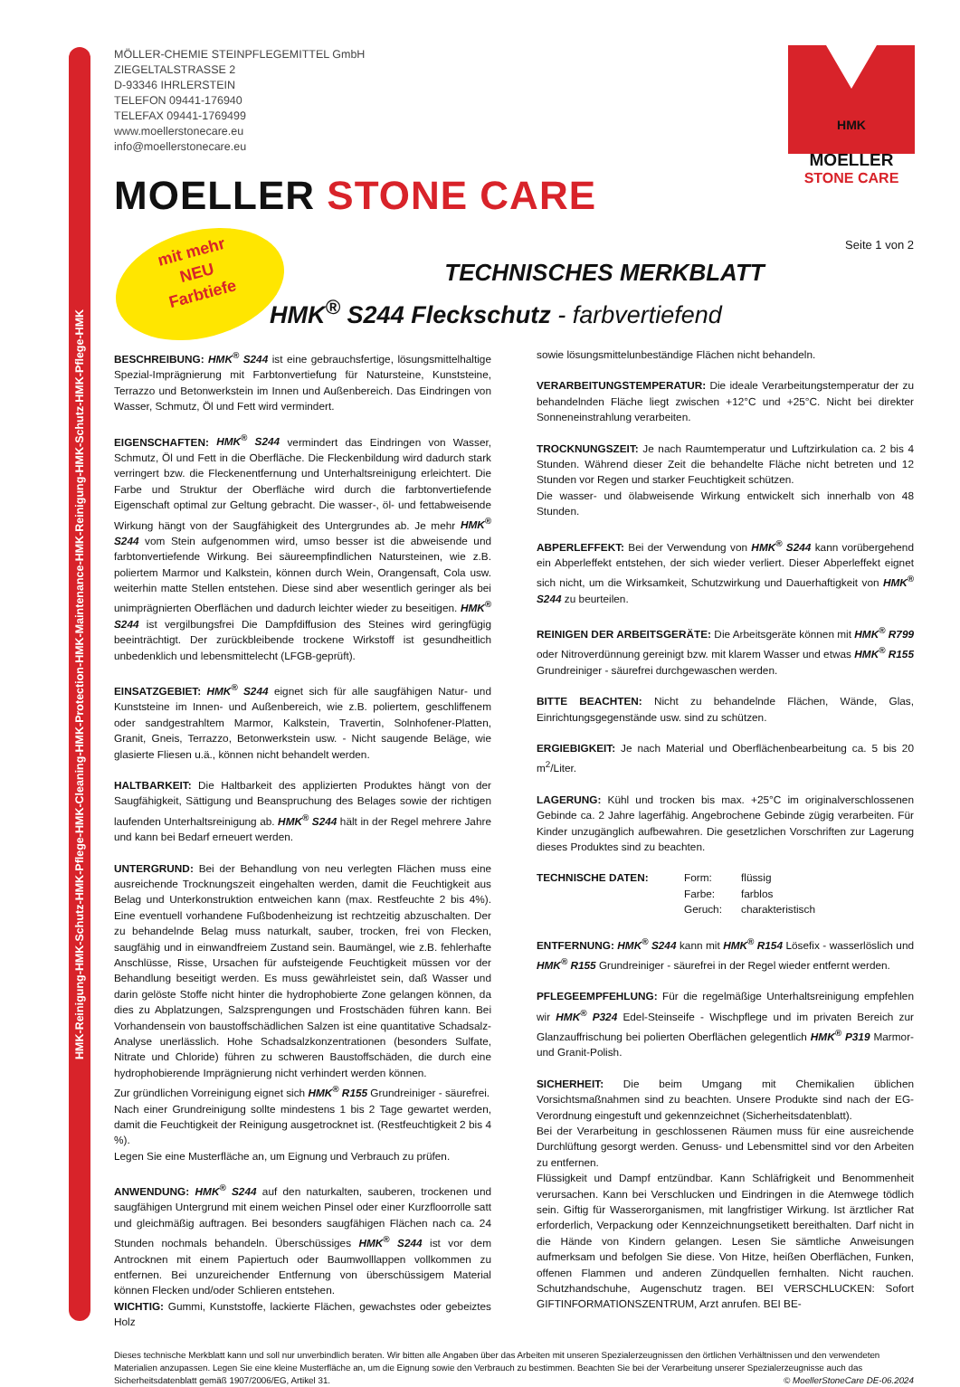HMK-Reinigung-HMK-Schutz-HMK-Pflege-HMK-Cleaning-HMK-Protection-HMK-Maintenance-HMK-Reinigung-HMK-Schutz-HMK-Pflege-HMK
HMK
MOELLER
STONE CARE
mit mehr
NEU
Farbtiefe
MÖLLER-CHEMIE STEINPFLEGEMITTEL GmbH
ZIEGELTALSTRASSE 2
D-93346 IHRLERSTEIN
TELEFON 09441-176940
TELEFAX 09441-1769499
www.moellerstonecare.eu
info@moellerstonecare.eu
MOELLER STONE CARE
Seite 1 von 2
TECHNISCHES MERKBLATT
HMK<sup>®</sup> S244 Fleckschutz - farbvertiefend
BESCHREIBUNG: HMK<sup>®</sup> S244 ist eine gebrauchsfertige, lösungsmittelhaltige Spezial-Imprägnierung mit Farbtonvertiefung für Natursteine, Kunststeine, Terrazzo und Betonwerkstein im Innen und Außenbereich. Das Eindringen von Wasser, Schmutz, Öl und Fett wird vermindert.
EIGENSCHAFTEN: HMK<sup>®</sup> S244 vermindert das Eindringen von Wasser, Schmutz, Öl und Fett in die Oberfläche. Die Fleckenbildung wird dadurch stark verringert bzw. die Fleckenentfernung und Unterhaltsreinigung erleichtert. Die Farbe und Struktur der Oberfläche wird durch die farbtonvertiefende Eigenschaft optimal zur Geltung gebracht. Die wasser-, öl- und fettabweisende Wirkung hängt von der Saugfähigkeit des Untergrundes ab. Je mehr HMK<sup>®</sup> S244 vom Stein aufgenommen wird, umso besser ist die abweisende und farbtonvertiefende Wirkung. Bei säureempfindlichen Natursteinen, wie z.B. poliertem Marmor und Kalkstein, können durch Wein, Orangensaft, Cola usw. weiterhin matte Stellen entstehen. Diese sind aber wesentlich geringer als bei unimprägnierten Oberflächen und dadurch leichter wieder zu beseitigen. HMK<sup>®</sup> S244 ist vergilbungsfrei Die Dampfdiffusion des Steines wird geringfügig beeinträchtigt. Der zurückbleibende trockene Wirkstoff ist gesundheitlich unbedenklich und lebensmittelecht (LFGB-geprüft).
EINSATZGEBIET: HMK<sup>®</sup> S244 eignet sich für alle saugfähigen Natur- und Kunststeine im Innen- und Außenbereich, wie z.B. poliertem, geschliffenem oder sandgestrahltem Marmor, Kalkstein, Travertin, Solnhofener-Platten, Granit, Gneis, Terrazzo, Betonwerkstein usw. - Nicht saugende Beläge, wie glasierte Fliesen u.ä., können nicht behandelt werden.
HALTBARKEIT: Die Haltbarkeit des applizierten Produktes hängt von der Saugfähigkeit, Sättigung und Beanspruchung des Belages sowie der richtigen laufenden Unterhaltsreinigung ab. HMK<sup>®</sup> S244 hält in der Regel mehrere Jahre und kann bei Bedarf erneuert werden.
UNTERGRUND: Bei der Behandlung von neu verlegten Flächen muss eine ausreichende Trocknungszeit eingehalten werden, damit die Feuchtigkeit aus Belag und Unterkonstruktion entweichen kann (max. Restfeuchte 2 bis 4%). Eine eventuell vorhandene Fußbodenheizung ist rechtzeitig abzuschalten. Der zu behandelnde Belag muss naturkalt, sauber, trocken, frei von Flecken, saugfähig und in einwandfreiem Zustand sein. Baumängel, wie z.B. fehlerhafte Anschlüsse, Risse, Ursachen für aufsteigende Feuchtigkeit müssen vor der Behandlung beseitigt werden. Es muss gewährleistet sein, daß Wasser und darin gelöste Stoffe nicht hinter die hydrophobierte Zone gelangen können, da dies zu Abplatzungen, Salzsprengungen und Frostschäden führen kann. Bei Vorhandensein von baustoffschädlichen Salzen ist eine quantitative Schadsalz-Analyse unerlässlich. Hohe Schadsalzkonzentrationen (besonders Sulfate, Nitrate und Chloride) führen zu schweren Baustoffschäden, die durch eine hydrophobierende Imprägnierung nicht verhindert werden können.
Zur gründlichen Vorreinigung eignet sich HMK<sup>®</sup> R155 Grundreiniger - säurefrei.
Nach einer Grundreinigung sollte mindestens 1 bis 2 Tage gewartet werden, damit die Feuchtigkeit der Reinigung ausgetrocknet ist. (Restfeuchtigkeit 2 bis 4 %).
Legen Sie eine Musterfläche an, um Eignung und Verbrauch zu prüfen.
ANWENDUNG: HMK<sup>®</sup> S244 auf den naturkalten, sauberen, trockenen und saugfähigen Untergrund mit einem weichen Pinsel oder einer Kurzfloorrolle satt und gleichmäßig auftragen. Bei besonders saugfähigen Flächen nach ca. 24 Stunden nochmals behandeln. Überschüssiges HMK<sup>®</sup> S244 ist vor dem Antrocknen mit einem Papiertuch oder Baumwolllappen vollkommen zu entfernen. Bei unzureichender Entfernung von überschüssigem Material können Flecken und/oder Schlieren entstehen.
WICHTIG: Gummi, Kunststoffe, lackierte Flächen, gewachstes oder gebeiztes Holz
sowie lösungsmittelunbeständige Flächen nicht behandeln.
VERARBEITUNGSTEMPERATUR: Die ideale Verarbeitungstemperatur der zu behandelnden Fläche liegt zwischen +12°C und +25°C. Nicht bei direkter Sonneneinstrahlung verarbeiten.
TROCKNUNGSZEIT: Je nach Raumtemperatur und Luftzirkulation ca. 2 bis 4 Stunden. Während dieser Zeit die behandelte Fläche nicht betreten und 12 Stunden vor Regen und starker Feuchtigkeit schützen.
Die wasser- und ölabweisende Wirkung entwickelt sich innerhalb von 48 Stunden.
ABPERLEFFEKT: Bei der Verwendung von HMK<sup>®</sup> S244 kann vorübergehend ein Abperleffekt entstehen, der sich wieder verliert. Dieser Abperleffekt eignet sich nicht, um die Wirksamkeit, Schutzwirkung und Dauerhaftigkeit von HMK<sup>®</sup> S244 zu beurteilen.
REINIGEN DER ARBEITSGERÄTE: Die Arbeitsgeräte können mit HMK<sup>®</sup> R799 oder Nitroverdünnung gereinigt bzw. mit klarem Wasser und etwas HMK<sup>®</sup> R155 Grundreiniger - säurefrei durchgewaschen werden.
BITTE BEACHTEN: Nicht zu behandelnde Flächen, Wände, Glas, Einrichtungsgegenstände usw. sind zu schützen.
ERGIEBIGKEIT: Je nach Material und Oberflächenbearbeitung ca. 5 bis 20 m<sup>2</sup>/Liter.
LAGERUNG: Kühl und trocken bis max. +25°C im originalverschlossenen Gebinde ca. 2 Jahre lagerfähig. Angebrochene Gebinde zügig verarbeiten. Für Kinder unzugänglich aufbewahren. Die gesetzlichen Vorschriften zur Lagerung dieses Produktes sind zu beachten.
TECHNISCHE DATEN: Form:
Farbe:
Geruch:
flüssig
farblos
charakteristisch
ENTFERNUNG: HMK<sup>®</sup> S244 kann mit HMK<sup>®</sup> R154 Lösefix - wasserlöslich und HMK<sup>®</sup> R155 Grundreiniger - säurefrei in der Regel wieder entfernt werden.
PFLEGEEMPFEHLUNG: Für die regelmäßige Unterhaltsreinigung empfehlen wir HMK<sup>®</sup> P324 Edel-Steinseife - Wischpflege und im privaten Bereich zur Glanzauffrischung bei polierten Oberflächen gelegentlich HMK<sup>®</sup> P319 Marmor- und Granit-Polish.
SICHERHEIT: Die beim Umgang mit Chemikalien üblichen Vorsichtsmaßnahmen sind zu beachten. Unsere Produkte sind nach der EG-Verordnung eingestuft und gekennzeichnet (Sicherheitsdatenblatt).
Bei der Verarbeitung in geschlossenen Räumen muss für eine ausreichende Durchlüftung gesorgt werden. Genuss- und Lebensmittel sind vor den Arbeiten zu entfernen.
Flüssigkeit und Dampf entzündbar. Kann Schläfrigkeit und Benommenheit verursachen. Kann bei Verschlucken und Eindringen in die Atemwege tödlich sein. Giftig für Wasserorganismen, mit langfristiger Wirkung. Ist ärztlicher Rat erforderlich, Verpackung oder Kennzeichnungsetikett bereithalten. Darf nicht in die Hände von Kindern gelangen. Lesen Sie sämtliche Anweisungen aufmerksam und befolgen Sie diese. Von Hitze, heißen Oberflächen, Funken, offenen Flammen und anderen Zündquellen fernhalten. Nicht rauchen. Schutzhandschuhe, Augenschutz tragen. BEI VERSCHLUCKEN: Sofort GIFTINFORMATIONSZENTRUM, Arzt anrufen. BEI BE-
Dieses technische Merkblatt kann und soll nur unverbindlich beraten. Wir bitten alle Angaben über das Arbeiten mit unseren Spezialerzeugnissen den örtlichen Verhältnissen und den verwendeten Materialien anzupassen. Legen Sie eine kleine Musterfläche an, um die Eignung sowie den Verbrauch zu bestimmen. Beachten Sie bei der Verarbeitung unserer Spezialerzeugnisse auch das Sicherheitsdatenblatt gemäß 1907/2006/EG, Artikel 31. © MoellerStoneCare DE-06.2024